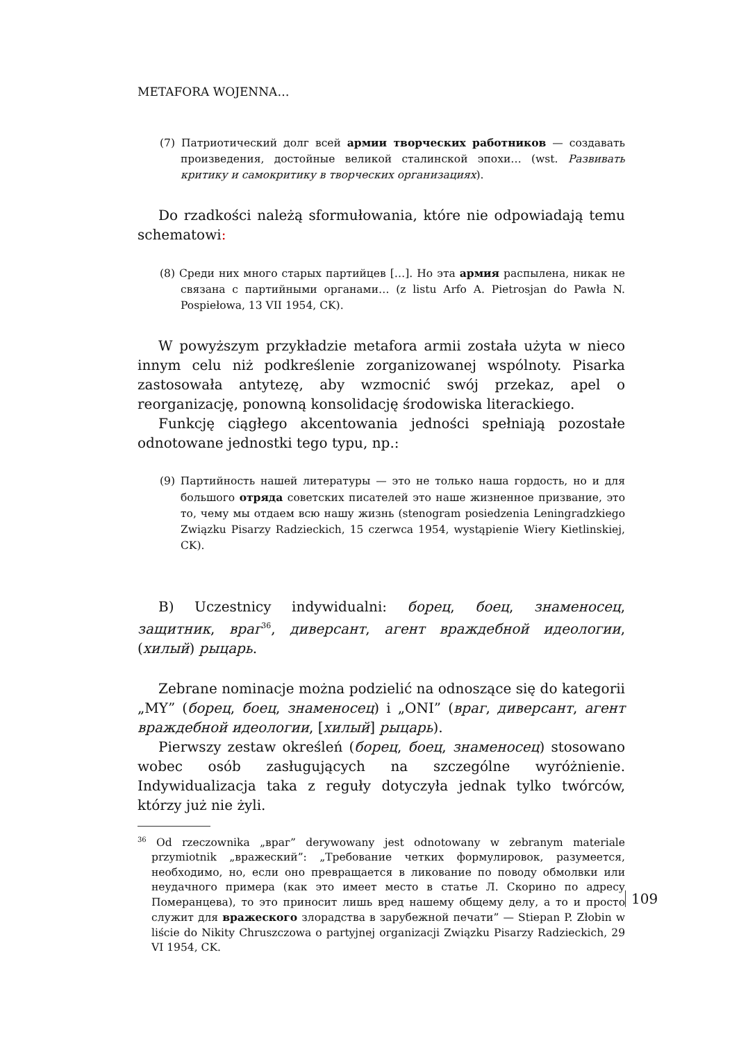METAFORA WOJENNA…
(7) Патриотический долг всей армии творческих работников — создавать произведения, достойные великой сталинской эпохи… (wst. Развивать критику и самокритику в творческих организациях).
Do rzadkości należą sformułowania, które nie odpowiadają temu schematowi:
(8) Среди них много старых партийцев […]. Но эта армия распылена, никак не связана с партийными органами… (z listu Arfo A. Pietrosjan do Pawła N. Pospiełowa, 13 VII 1954, CK).
W powyższym przykładzie metafora armii została użyta w nieco innym celu niż podkreślenie zorganizowanej wspólnoty. Pisarka zastosowała antytezę, aby wzmocnić swój przekaz, apel o reorganizację, ponowną konsolidację środowiska literackiego.
Funkcję ciągłego akcentowania jedności spełniają pozostałe odnotowane jednostki tego typu, np.:
(9) Партийность нашей литературы — это не только наша гордость, но и для большого отряда советских писателей это наше жизненное призвание, это то, чему мы отдаем всю нашу жизнь (stenogram posiedzenia Leningradzkiego Związku Pisarzy Radzieckich, 15 czerwca 1954, wystąpienie Wiery Kietlinskiej, CK).
B) Uczestnicy indywidualni: борец, боец, знаменосец, защитник, враг<sup>36</sup>, диверсант, агент враждебной идеологии, (хилый) рыцарь.
Zebrane nominacje można podzielić na odnoszące się do kategorii „MY” (борец, боец, знаменосец) i „ONI” (враг, диверсант, агент враждебной идеологии, [хилый] рыцарь).
Pierwszy zestaw określeń (борец, боец, знаменосец) stosowano wobec osób zasługujących na szczególne wyróżnienie. Indywidualizacja taka z reguły dotyczyła jednak tylko twórców, którzy już nie żyli.
<sup>36</sup> Od rzeczownika „враг” derywowany jest odnotowany w zebranym materiale przymiotnik „вражеский”: „Требование четких формулировок, разумеется, необходимо, но, если оно превращается в ликование по поводу обмолвки или неудачного примера (как это имеет место в статье Л. Скорино по адресу Померанцева), то это приносит лишь вред нашему общему делу, а то и просто служит для вражеского злорадства в зарубежной печати” — Stiepan P. Złobin w liście do Nikity Chruszczowa o partyjnej organizacji Związku Pisarzy Radzieckich, 29 VI 1954, CK.
109